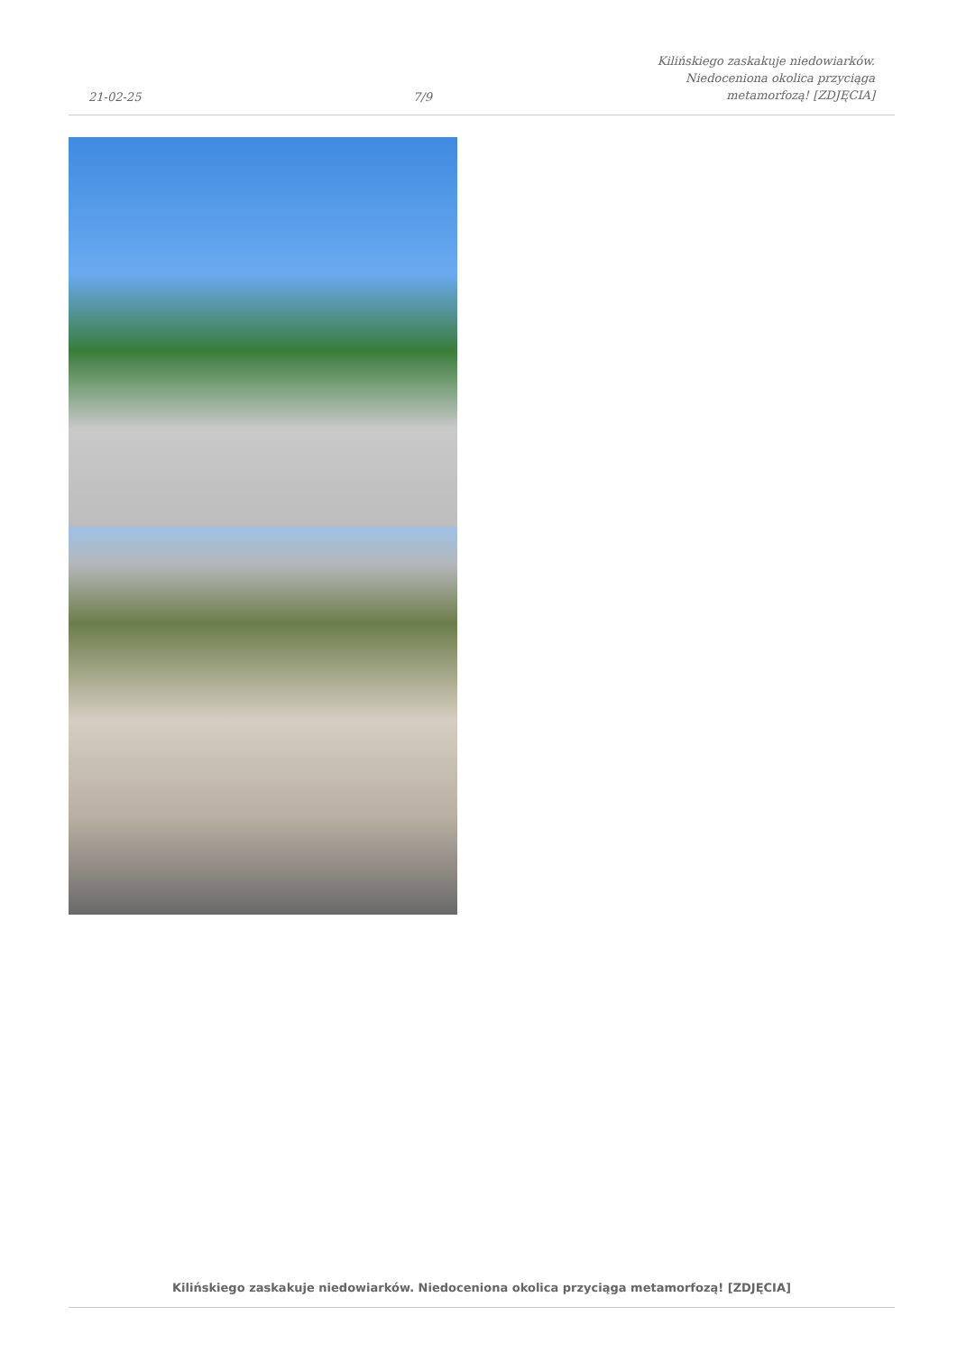21-02-25
7/9
Kilińskiego zaskakuje niedowiarków.
Niedoceniona okolica przyciąga
metamorfozą! [ZDJĘCIA]
Kilińskiego zaskakuje niedowiarków. Niedoceniona okolica przyciąga metamorfozą! [ZDJĘCIA]